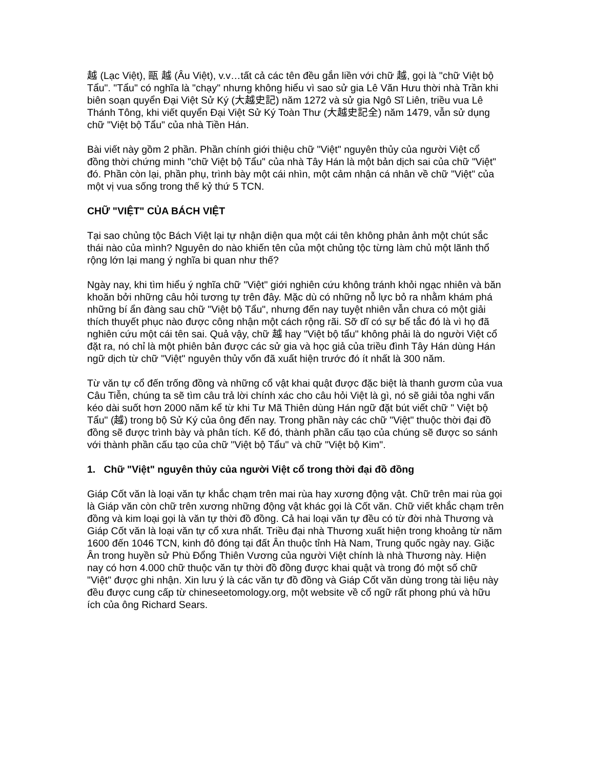越 (Lạc Việt), 甌 越 (Âu Việt), v.v…tất cả các tên đều gắn liền với chữ 越, gọi là "chữ Việt bộ Tẩu". "Tẩu" có nghĩa là "chạy" nhưng không hiểu vì sao sử gia Lê Văn Hưu thời nhà Trần khi biên soạn quyển Đại Việt Sử Ký (大越史記) năm 1272 và sử gia Ngô Sĩ Liên, triều vua Lê Thánh Tông, khi viết quyển Đại Việt Sử Ký Toàn Thư (大越史記全) năm 1479, vẫn sử dụng chữ "Việt bộ Tẩu" của nhà Tiền Hán.
Bài viết này gồm 2 phần. Phần chính giới thiệu chữ "Việt" nguyên thủy của người Việt cổ đồng thời chứng minh "chữ Việt bộ Tẩu" của nhà Tây Hán là một bản dịch sai của chữ "Việt" đó. Phần còn lại, phần phụ, trình bày một cái nhìn, một cảm nhận cá nhân về chữ "Việt" của một vị vua sống trong thế kỷ thứ 5 TCN.
CHỮ "VIỆT" CỦA BÁCH VIỆT
Tại sao chủng tộc Bách Việt lại tự nhận diện qua một cái tên không phản ảnh một chút sắc thái nào của mình? Nguyên do nào khiến tên của một chủng tộc từng làm chủ một lãnh thổ rộng lớn lại mang ý nghĩa bi quan như thế?
Ngày nay, khi tìm hiểu ý nghĩa chữ "Việt" giới nghiên cứu không tránh khỏi ngạc nhiên và băn khoăn bởi những câu hỏi tương tự trên đây. Mặc dù có những nỗ lực bỏ ra nhằm khám phá những bí ẩn đàng sau chữ "Việt bộ Tẩu", nhưng đến nay tuyệt nhiên vẫn chưa có một giải thích thuyết phục nào được công nhận một cách rộng rãi. Sỡ dĩ có sự bế tắc đó là vì họ đã nghiên cứu một cái tên sai. Quả vậy, chữ 越 hay "Việt bộ tẩu" không phải là do người Việt cổ đặt ra, nó chỉ là một phiên bản được các sử gia và học giả của triều đình Tây Hán dùng Hán ngữ dịch từ chữ "Việt" nguyên thủy vốn đã xuất hiện trước đó ít nhất là 300 năm.
Từ văn tự cổ đến trống đồng và những cổ vật khai quật được đặc biệt là thanh gươm của vua Câu Tiễn, chúng ta sẽ tìm câu trả lời chính xác cho câu hỏi Việt là gì, nó sẽ giải tỏa nghi vấn kéo dài suốt hơn 2000 năm kể từ khi Tư Mã Thiên dùng Hán ngữ đặt bút viết chữ " Việt bộ Tẩu" (越) trong bộ Sử Ký của ông đến nay. Trong phần này các chữ "Việt" thuộc thời đại đồ đồng sẽ được trình bày và phân tích. Kế đó, thành phần cấu tạo của chúng sẽ được so sánh với thành phần cấu tạo của chữ "Việt bộ Tẩu" và chữ "Việt bộ Kim".
1. Chữ "Việt" nguyên thủy của người Việt cổ trong thời đại đồ đồng
Giáp Cốt văn là loại văn tự khắc chạm trên mai rùa hay xương động vật. Chữ trên mai rùa gọi là Giáp văn còn chữ trên xương những động vật khác gọi là Cốt văn. Chữ viết khắc chạm trên đồng và kim loại gọi là văn tự thời đồ đồng. Cả hai loại văn tự đều có từ đời nhà Thương và Giáp Cốt văn là loại văn tự cổ xưa nhất. Triều đại nhà Thương xuất hiện trong khoảng từ năm 1600 đến 1046 TCN, kinh đô đóng tại đất Ân thuộc tỉnh Hà Nam, Trung quốc ngày nay. Giặc Ân trong huyền sử Phù Đổng Thiên Vương của người Việt chính là nhà Thương này. Hiện nay có hơn 4.000 chữ thuộc văn tự thời đồ đồng được khai quật và trong đó một số chữ "Việt" được ghi nhận. Xin lưu ý là các văn tự đồ đồng và Giáp Cốt văn dùng trong tài liệu này đều được cung cấp từ chineseetomology.org, một website về cổ ngữ rất phong phú và hữu ích của ông Richard Sears.